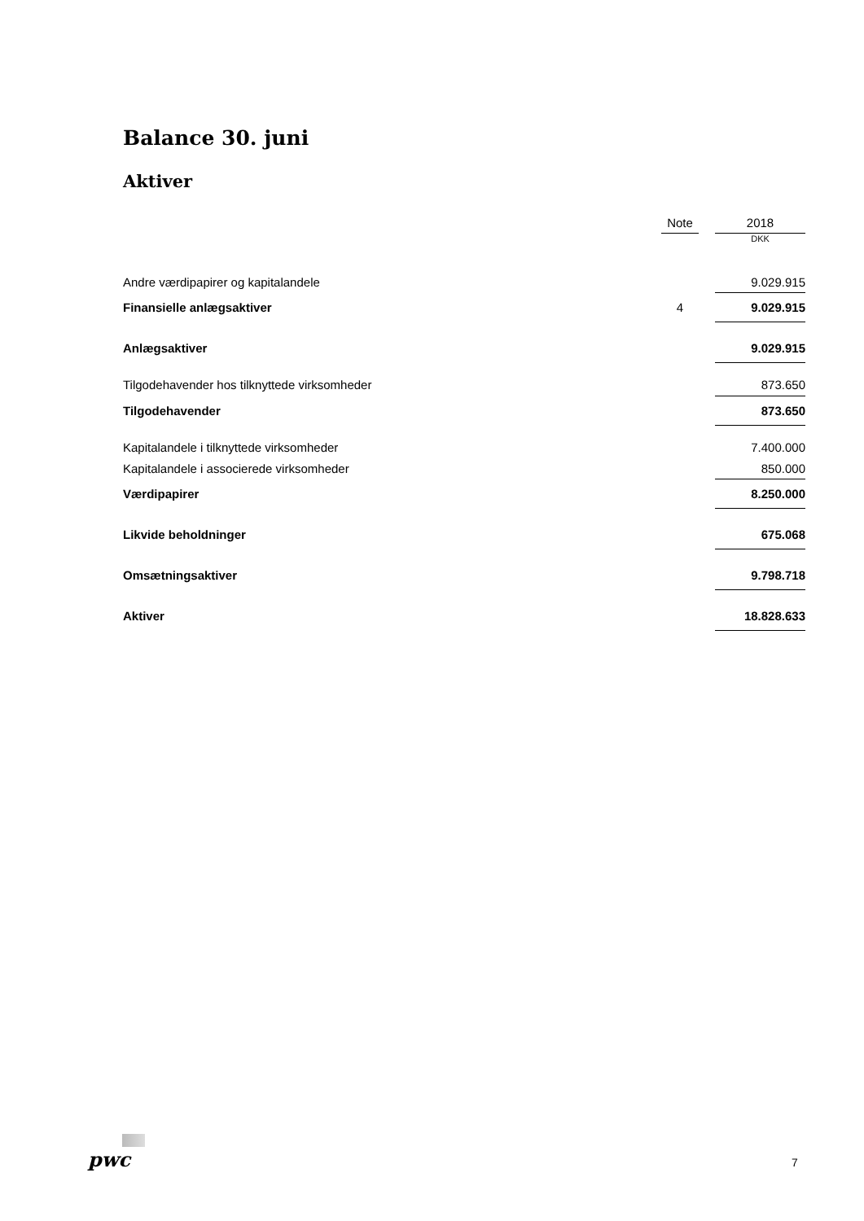Balance 30. juni
Aktiver
| | Note | | 2018 |
| | | | DKK |
| Andre værdipapirer og kapitalandele | | | 9.029.915 |
| Finansielle anlægsaktiver | 4 | | 9.029.915 |
| Anlægsaktiver | | | 9.029.915 |
| Tilgodehavender hos tilknyttede virksomheder | | | 873.650 |
| Tilgodehavender | | | 873.650 |
| Kapitalandele i tilknyttede virksomheder | | | 7.400.000 |
| Kapitalandele i associerede virksomheder | | | 850.000 |
| Værdipapirer | | | 8.250.000 |
| Likvide beholdninger | | | 675.068 |
| Omsætningsaktiver | | | 9.798.718 |
| Aktiver | | | 18.828.633 |
pwc 7